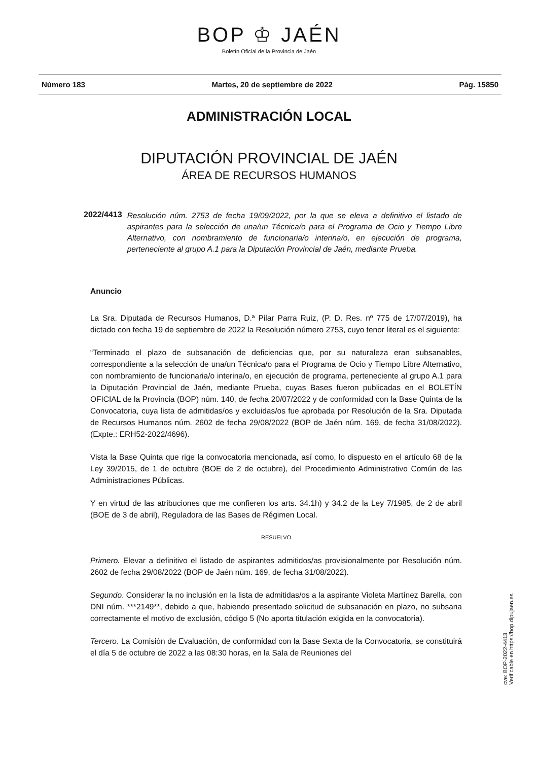BOP ♔ JAÉN
Boletín Oficial de la Provincia de Jaén
Número 183 Martes, 20 de septiembre de 2022 Pág. 15850
ADMINISTRACIÓN LOCAL
DIPUTACIÓN PROVINCIAL DE JAÉN
ÁREA DE RECURSOS HUMANOS
2022/4413 Resolución núm. 2753 de fecha 19/09/2022, por la que se eleva a definitivo el listado de aspirantes para la selección de una/un Técnica/o para el Programa de Ocio y Tiempo Libre Alternativo, con nombramiento de funcionaria/o interina/o, en ejecución de programa, perteneciente al grupo A.1 para la Diputación Provincial de Jaén, mediante Prueba.
Anuncio
La Sra. Diputada de Recursos Humanos, D.ª Pilar Parra Ruiz, (P. D. Res. nº 775 de 17/07/2019), ha dictado con fecha 19 de septiembre de 2022 la Resolución número 2753, cuyo tenor literal es el siguiente:
“Terminado el plazo de subsanación de deficiencias que, por su naturaleza eran subsanables, correspondiente a la selección de una/un Técnica/o para el Programa de Ocio y Tiempo Libre Alternativo, con nombramiento de funcionaria/o interina/o, en ejecución de programa, perteneciente al grupo A.1 para la Diputación Provincial de Jaén, mediante Prueba, cuyas Bases fueron publicadas en el BOLETÍN OFICIAL de la Provincia (BOP) núm. 140, de fecha 20/07/2022 y de conformidad con la Base Quinta de la Convocatoria, cuya lista de admitidas/os y excluidas/os fue aprobada por Resolución de la Sra. Diputada de Recursos Humanos núm. 2602 de fecha 29/08/2022 (BOP de Jaén núm. 169, de fecha 31/08/2022). (Expte.: ERH52-2022/4696).
Vista la Base Quinta que rige la convocatoria mencionada, así como, lo dispuesto en el artículo 68 de la Ley 39/2015, de 1 de octubre (BOE de 2 de octubre), del Procedimiento Administrativo Común de las Administraciones Públicas.
Y en virtud de las atribuciones que me confieren los arts. 34.1h) y 34.2 de la Ley 7/1985, de 2 de abril (BOE de 3 de abril), Reguladora de las Bases de Régimen Local.
RESUELVO
Primero. Elevar a definitivo el listado de aspirantes admitidos/as provisionalmente por Resolución núm. 2602 de fecha 29/08/2022 (BOP de Jaén núm. 169, de fecha 31/08/2022).
Segundo. Considerar la no inclusión en la lista de admitidas/os a la aspirante Violeta Martínez Barella, con DNI núm. ***2149**, debido a que, habiendo presentado solicitud de subsanación en plazo, no subsana correctamente el motivo de exclusión, código 5 (No aporta titulación exigida en la convocatoria).
Tercero. La Comisión de Evaluación, de conformidad con la Base Sexta de la Convocatoria, se constituirá el día 5 de octubre de 2022 a las 08:30 horas, en la Sala de Reuniones del
cve: BOP-2022-4413
Verificable en https://bop.dipujaen.es